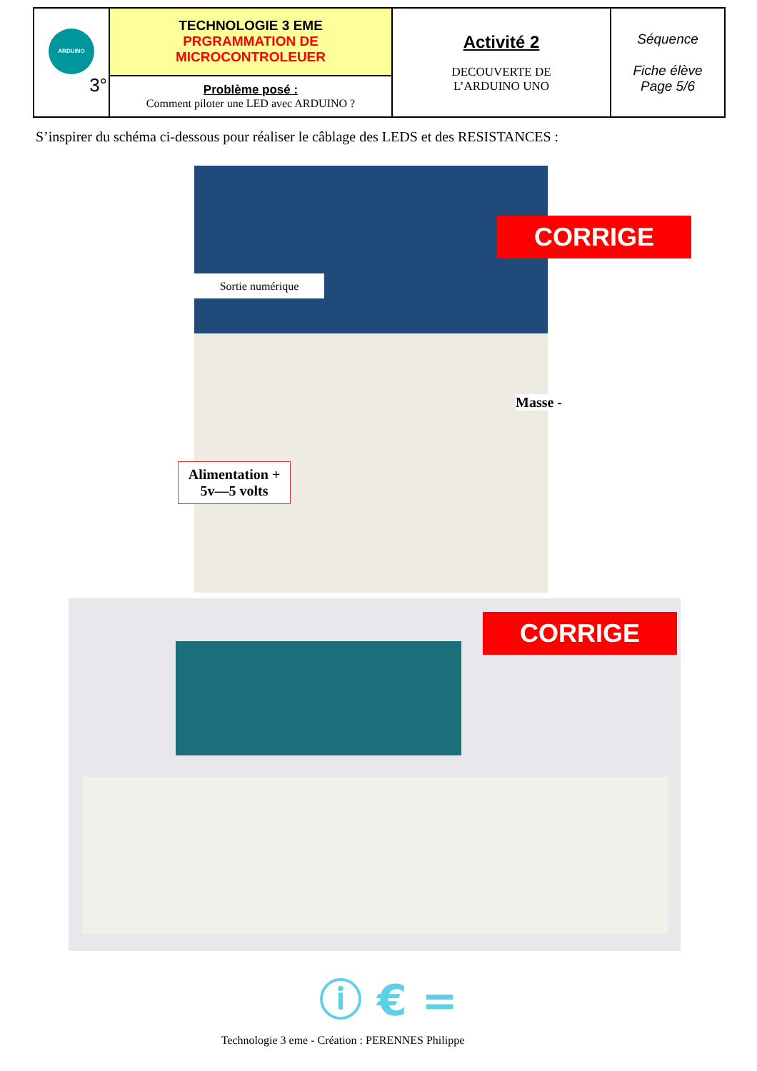| ARDUINO 3° | TECHNOLOGIE 3 EME PRGRAMMATION DE MICROCONTROLEUER | Activité 2 DECOUVERTE DE L’ARDUINO UNO | Séquence Fiche élève Page 5/6 |
| | Problème posé : Comment piloter une LED avec ARDUINO ? | | |
S’inspirer du schéma ci-dessous pour réaliser le câblage des LEDS et des RESISTANCES :
Sortie numérique
CORRIGE
Masse -
Alimentation +
5v—5 volts
CORRIGE
ⓘ € =
Technologie 3 eme - Création : PERENNES Philippe